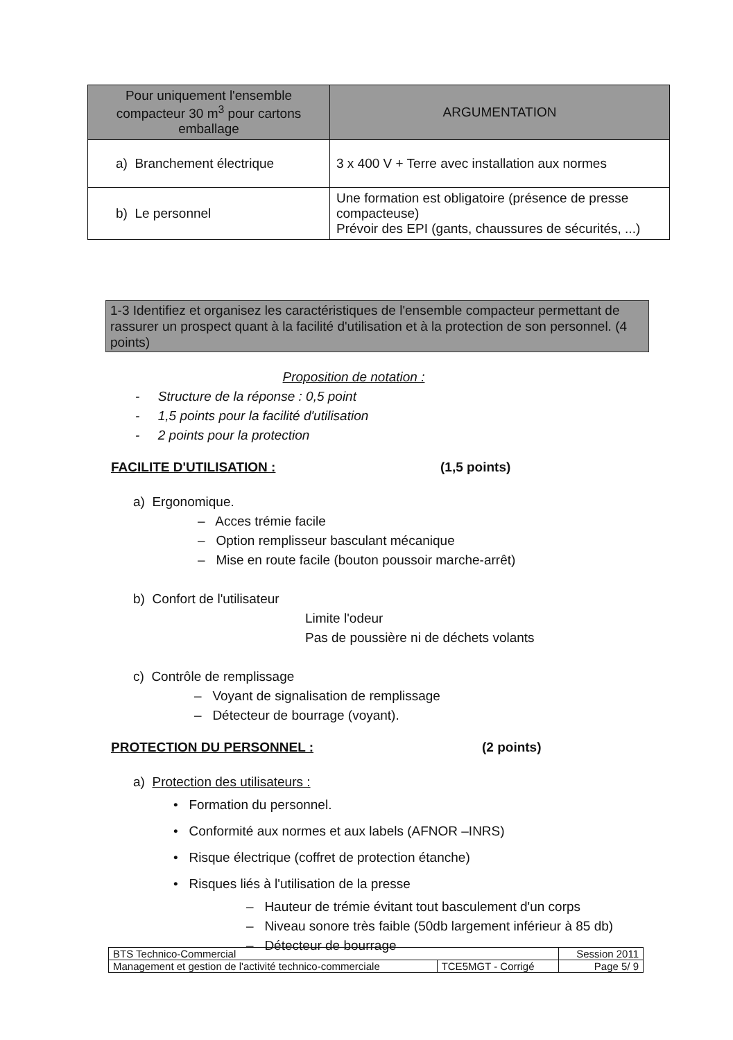| Pour uniquement l'ensemble compacteur 30 m<sup>3</sup> pour cartons emballage | ARGUMENTATION |
| --- | --- |
| a) Branchement électrique | 3 x 400 V + Terre avec installation aux normes |
| b) Le personnel | Une formation est obligatoire (présence de presse compacteuse) Prévoir des EPI (gants, chaussures de sécurités, ...) |
1-3 Identifiez et organisez les caractéristiques de l'ensemble compacteur permettant de rassurer un prospect quant à la facilité d'utilisation et à la protection de son personnel. (4 points)
Proposition de notation :
- Structure de la réponse : 0,5 point
- 1,5 points pour la facilité d'utilisation
- 2 points pour la protection
FACILITE D'UTILISATION : (1,5 points)
a) Ergonomique.
– Acces trémie facile
– Option remplisseur basculant mécanique
– Mise en route facile (bouton poussoir marche-arrêt)
b) Confort de l'utilisateur
Limite l'odeur
Pas de poussière ni de déchets volants
c) Contrôle de remplissage
– Voyant de signalisation de remplissage
– Détecteur de bourrage (voyant).
PROTECTION DU PERSONNEL : (2 points)
a) Protection des utilisateurs :
• Formation du personnel.
• Conformité aux normes et aux labels (AFNOR –INRS)
• Risque électrique (coffret de protection étanche)
• Risques liés à l'utilisation de la presse
– Hauteur de trémie évitant tout basculement d'un corps
– Niveau sonore très faible (50db largement inférieur à 85 db)
– Détecteur de bourrage
| BTS Technico-Commercial | | Session 2011 |
| Management et gestion de l'activité technico-commerciale | TCE5MGT - Corrigé | Page 5/ 9 |